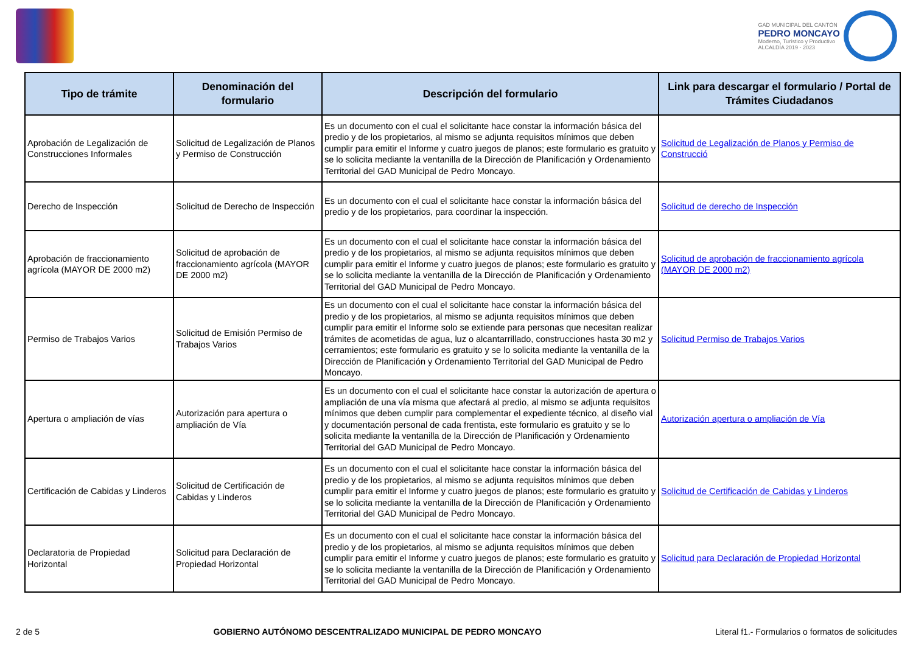GAD MUNICIPAL DEL CANTÓN
PEDRO MONCAYO
Moderno, Turístico y Productivo
ALCALDÍA 2019 - 2023
| Tipo de trámite | Denominación del formulario | Descripción del formulario | Link para descargar el formulario / Portal de Trámites Ciudadanos |
| --- | --- | --- | --- |
| Aprobación de Legalización de Construcciones Informales | Solicitud de Legalización de Planos y Permiso de Construcción | Es un documento con el cual el solicitante hace constar la información básica del predio y de los propietarios, al mismo se adjunta requisitos mínimos que deben cumplir para emitir el Informe y cuatro juegos de planos; este formulario es gratuito y se lo solicita mediante la ventanilla de la Dirección de Planificación y Ordenamiento Territorial del GAD Municipal de Pedro Moncayo. | Solicitud de Legalización de Planos y Permiso de Construcció |
| Derecho de Inspección | Solicitud de Derecho de Inspección | Es un documento con el cual el solicitante hace constar la información básica del predio y de los propietarios, para coordinar la inspección. | Solicitud de derecho de Inspección |
| Aprobación de fraccionamiento agrícola (MAYOR DE 2000 m2) | Solicitud de aprobación de fraccionamiento agrícola (MAYOR DE 2000 m2) | Es un documento con el cual el solicitante hace constar la información básica del predio y de los propietarios, al mismo se adjunta requisitos mínimos que deben cumplir para emitir el Informe y cuatro juegos de planos; este formulario es gratuito y se lo solicita mediante la ventanilla de la Dirección de Planificación y Ordenamiento Territorial del GAD Municipal de Pedro Moncayo. | Solicitud de aprobación de fraccionamiento agrícola (MAYOR DE 2000 m2) |
| Permiso de Trabajos Varios | Solicitud de Emisión Permiso de Trabajos Varios | Es un documento con el cual el solicitante hace constar la información básica del predio y de los propietarios, al mismo se adjunta requisitos mínimos que deben cumplir para emitir el Informe solo se extiende para personas que necesitan realizar trámites de acometidas de agua, luz o alcantarrillado, construcciones hasta 30 m2 y cerramientos; este formulario es gratuito y se lo solicita mediante la ventanilla de la Dirección de Planificación y Ordenamiento Territorial del GAD Municipal de Pedro Moncayo. | Solicitud Permiso de Trabajos Varios |
| Apertura o ampliación de vías | Autorización para apertura o ampliación de Vía | Es un documento con el cual el solicitante hace constar la autorización de apertura o ampliación de una vía misma que afectará al predio, al mismo se adjunta requisitos mínimos que deben cumplir para complementar el expediente técnico, al diseño vial y documentación personal de cada frentista, este formulario es gratuito y se lo solicita mediante la ventanilla de la Dirección de Planificación y Ordenamiento Territorial del GAD Municipal de Pedro Moncayo. | Autorización apertura o ampliación de Vía |
| Certificación de Cabidas y Linderos | Solicitud de Certificación de Cabidas y Linderos | Es un documento con el cual el solicitante hace constar la información básica del predio y de los propietarios, al mismo se adjunta requisitos mínimos que deben cumplir para emitir el Informe y cuatro juegos de planos; este formulario es gratuito y se lo solicita mediante la ventanilla de la Dirección de Planificación y Ordenamiento Territorial del GAD Municipal de Pedro Moncayo. | Solicitud de Certificación de Cabidas y Linderos |
| Declaratoria de Propiedad Horizontal | Solicitud para Declaración de Propiedad Horizontal | Es un documento con el cual el solicitante hace constar la información básica del predio y de los propietarios, al mismo se adjunta requisitos mínimos que deben cumplir para emitir el Informe y cuatro juegos de planos; este formulario es gratuito y se lo solicita mediante la ventanilla de la Dirección de Planificación y Ordenamiento Territorial del GAD Municipal de Pedro Moncayo. | Solicitud para Declaración de Propiedad Horizontal |
2 de 5 GOBIERNO AUTÓNOMO DESCENTRALIZADO MUNICIPAL DE PEDRO MONCAYO Literal f1.- Formularios o formatos de solicitudes